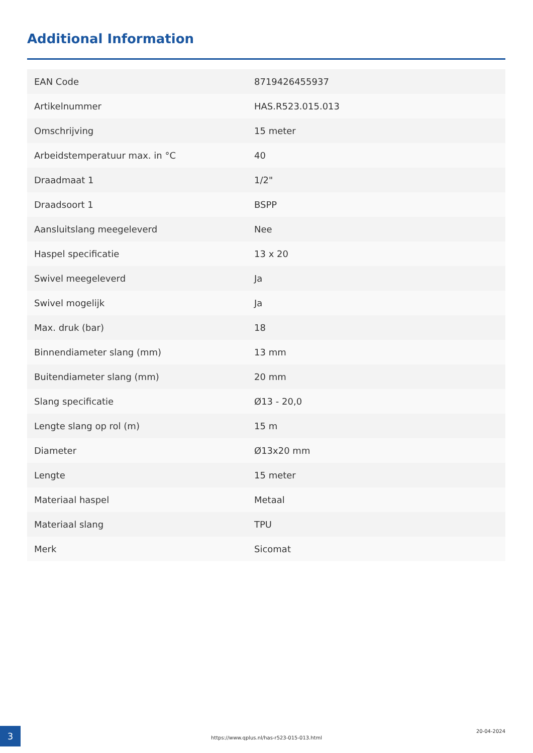Additional Information
| EAN Code | 8719426455937 |
| Artikelnummer | HAS.R523.015.013 |
| Omschrijving | 15 meter |
| Arbeidstemperatuur max. in °C | 40 |
| Draadmaat 1 | 1/2" |
| Draadsoort 1 | BSPP |
| Aansluitslang meegeleverd | Nee |
| Haspel specificatie | 13 x 20 |
| Swivel meegeleverd | Ja |
| Swivel mogelijk | Ja |
| Max. druk (bar) | 18 |
| Binnendiameter slang (mm) | 13 mm |
| Buitendiameter slang (mm) | 20 mm |
| Slang specificatie | Ø13 - 20,0 |
| Lengte slang op rol (m) | 15 m |
| Diameter | Ø13x20 mm |
| Lengte | 15 meter |
| Materiaal haspel | Metaal |
| Materiaal slang | TPU |
| Merk | Sicomat |
3
https://www.qplus.nl/has-r523-015-013.html
20-04-2024